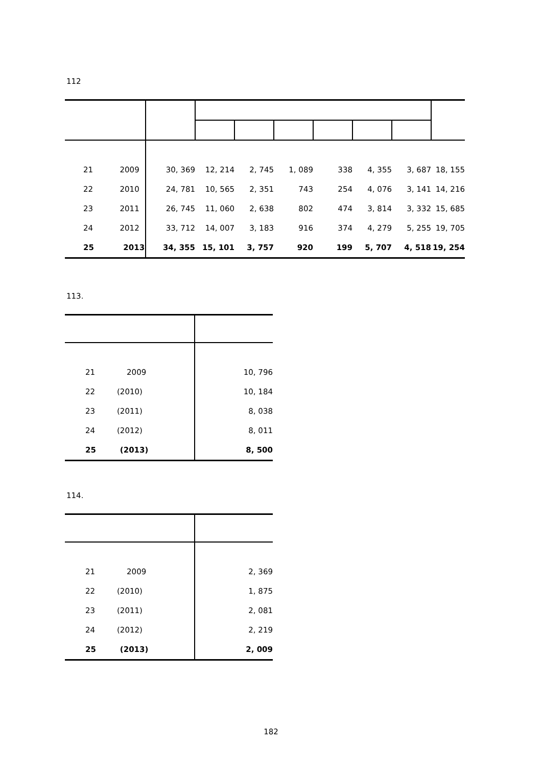112
| 21 2009 | 30, 369 | 12, 214 | 2, 745 | 1, 089 | 338 | 4, 355 | 3, 687 | 18, 155 |
| 22 2010 | 24, 781 | 10, 565 | 2, 351 | 743 | 254 | 4, 076 | 3, 141 | 14, 216 |
| 23 2011 | 26, 745 | 11, 060 | 2, 638 | 802 | 474 | 3, 814 | 3, 332 | 15, 685 |
| 24 2012 | 33, 712 | 14, 007 | 3, 183 | 916 | 374 | 4, 279 | 5, 255 | 19, 705 |
| 25 2013 | 34, 355 | 15, 101 | 3, 757 | 920 | 199 | 5, 707 | 4, 518 | 19, 254 |
113.
| 21 2009 | 10, 796 |
| 22 (2010) | 10, 184 |
| 23 (2011) | 8, 038 |
| 24 (2012) | 8, 011 |
| 25 (2013) | 8, 500 |
114.
| 21 2009 | 2, 369 |
| 22 (2010) | 1, 875 |
| 23 (2011) | 2, 081 |
| 24 (2012) | 2, 219 |
| 25 (2013) | 2, 009 |
182